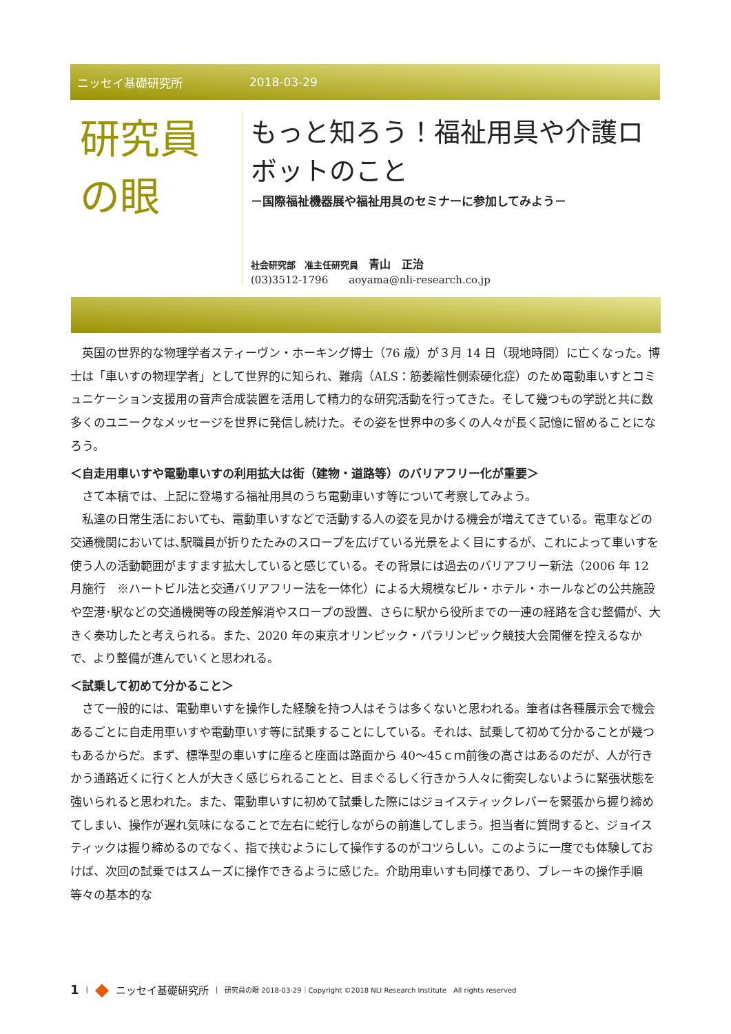ニッセイ基礎研究所 2018-03-29
研究員
の眼
もっと知ろう！福祉用具や介護ロボットのこと
－国際福祉機器展や福祉用具のセミナーに参加してみよう－
社会研究部　准主任研究員　青山　正治
(03)3512-1796　　aoyama@nli-research.co.jp
英国の世界的な物理学者スティーヴン・ホーキング博士（76 歳）が３月 14 日（現地時間）に亡くなった。博士は「車いすの物理学者」として世界的に知られ、難病（ALS：筋萎縮性側索硬化症）のため電動車いすとコミュニケーション支援用の音声合成装置を活用して精力的な研究活動を行ってきた。そして幾つもの学説と共に数多くのユニークなメッセージを世界に発信し続けた。その姿を世界中の多くの人々が長く記憶に留めることになろう。
＜自走用車いすや電動車いすの利用拡大は街（建物・道路等）のバリアフリー化が重要＞
さて本稿では、上記に登場する福祉用具のうち電動車いす等について考察してみよう。
私達の日常生活においても、電動車いすなどで活動する人の姿を見かける機会が増えてきている。電車などの交通機関においては､駅職員が折りたたみのスロープを広げている光景をよく目にするが、これによって車いすを使う人の活動範囲がますます拡大していると感じている。その背景には過去のバリアフリー新法（2006 年 12 月施行　※ハートビル法と交通バリアフリー法を一体化）による大規模なビル・ホテル・ホールなどの公共施設や空港･駅などの交通機関等の段差解消やスロープの設置、さらに駅から役所までの一連の経路を含む整備が、大きく奏功したと考えられる。また、2020 年の東京オリンピック・パラリンピック競技大会開催を控えるなかで、より整備が進んでいくと思われる。
＜試乗して初めて分かること＞
さて一般的には、電動車いすを操作した経験を持つ人はそうは多くないと思われる。筆者は各種展示会で機会あるごとに自走用車いすや電動車いす等に試乗することにしている。それは、試乗して初めて分かることが幾つもあるからだ。まず、標準型の車いすに座ると座面は路面から 40～45ｃｍ前後の高さはあるのだが、人が行きかう通路近くに行くと人が大きく感じられることと、目まぐるしく行きかう人々に衝突しないように緊張状態を強いられると思われた。また、電動車いすに初めて試乗した際にはジョイスティックレバーを緊張から握り締めてしまい、操作が遅れ気味になることで左右に蛇行しながらの前進してしまう。担当者に質問すると、ジョイスティックは握り締めるのでなく、指で挟むようにして操作するのがコツらしい。このように一度でも体験しておけば、次回の試乗ではスムーズに操作できるように感じた。介助用車いすも同様であり、ブレーキの操作手順等々の基本的な
1 | ◆ ニッセイ基礎研究所 | 研究員の眼 2018-03-29｜Copyright ©2018 NLI Research Institute　All rights reserved